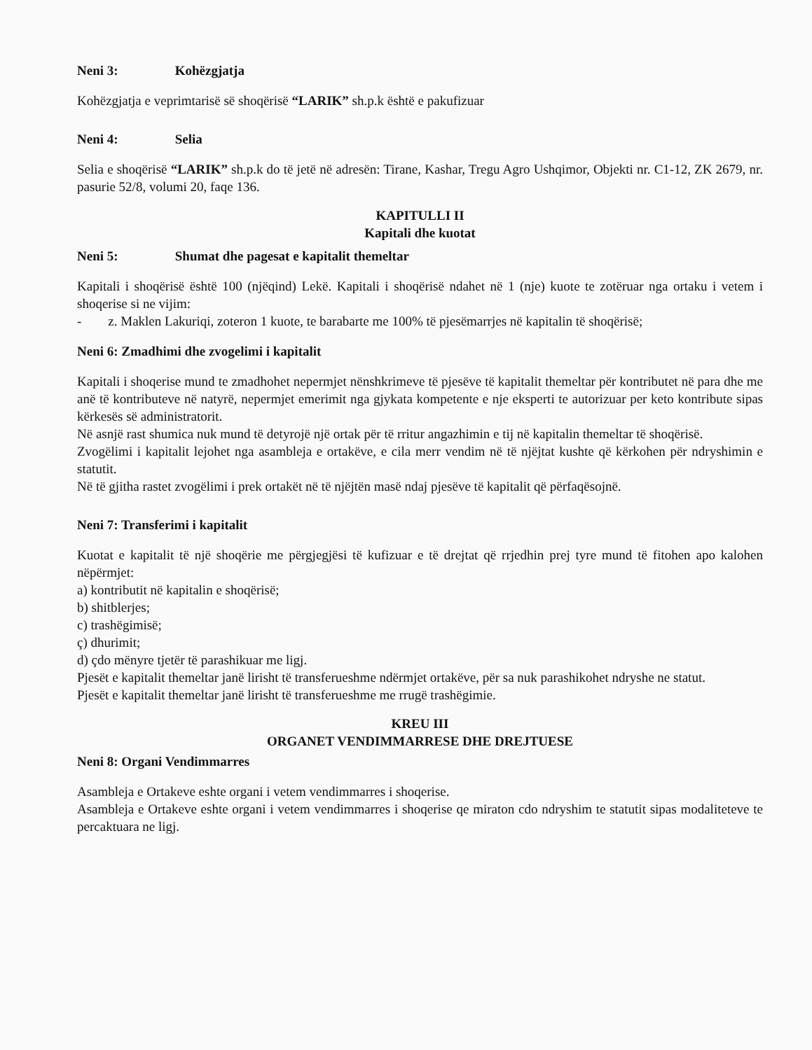Neni 3: Kohëzgjatja
Kohëzgjatja e veprimtarisë së shoqërisë “LARIK” sh.p.k është e pakufizuar
Neni 4: Selia
Selia e shoqërisë “LARIK” sh.p.k do të jetë në adresën: Tirane, Kashar, Tregu Agro Ushqimor, Objekti nr. C1-12, ZK 2679, nr. pasurie 52/8, volumi 20, faqe 136.
KAPITULLI II
Kapitali dhe kuotat
Neni 5: Shumat dhe pagesat e kapitalit themeltar
Kapitali i shoqërisë është 100 (njëqind) Lekë. Kapitali i shoqërisë ndahet në 1 (nje) kuote te zotëruar nga ortaku i vetem i shoqerise si ne vijim:
- z. Maklen Lakuriqi, zoteron 1 kuote, te barabarte me 100% të pjesëmarrjes në kapitalin të shoqërisë;
Neni 6: Zmadhimi dhe zvogelimi i kapitalit
Kapitali i shoqerise mund te zmadhohet nepermjet nënshkrimeve të pjesëve të kapitalit themeltar për kontributet në para dhe me anë të kontributeve në natyrë, nepermjet emerimit nga gjykata kompetente e nje eksperti te autorizuar per keto kontribute sipas kërkesës së administratorit.
Në asnjë rast shumica nuk mund të detyrojë një ortak për të rritur angazhimin e tij në kapitalin themeltar të shoqërisë.
Zvogëlimi i kapitalit lejohet nga asambleja e ortakëve, e cila merr vendim në të njëjtat kushte që kërkohen për ndryshimin e statutit.
Në të gjitha rastet zvogëlimi i prek ortakët në të njëjtën masë ndaj pjesëve të kapitalit që përfaqësojnë.
Neni 7: Transferimi i kapitalit
Kuotat e kapitalit të një shoqërie me përgjegjësi të kufizuar e të drejtat që rrjedhin prej tyre mund të fitohen apo kalohen nëpërmjet:
a) kontributit në kapitalin e shoqërisë;
b) shitblerjes;
c) trashëgimisë;
ç) dhurimit;
d) çdo mënyre tjetër të parashikuar me ligj.
Pjesët e kapitalit themeltar janë lirisht të transferueshme ndërmjet ortakëve, për sa nuk parashikohet ndryshe ne statut.
Pjesët e kapitalit themeltar janë lirisht të transferueshme me rrugë trashëgimie.
KREU III
ORGANET VENDIMMARRESE DHE DREJTUESE
Neni 8: Organi Vendimmarres
Asambleja e Ortakeve eshte organi i vetem vendimmarres i shoqerise.
Asambleja e Ortakeve eshte organi i vetem vendimmarres i shoqerise qe miraton cdo ndryshim te statutit sipas modaliteteve te percaktuara ne ligj.